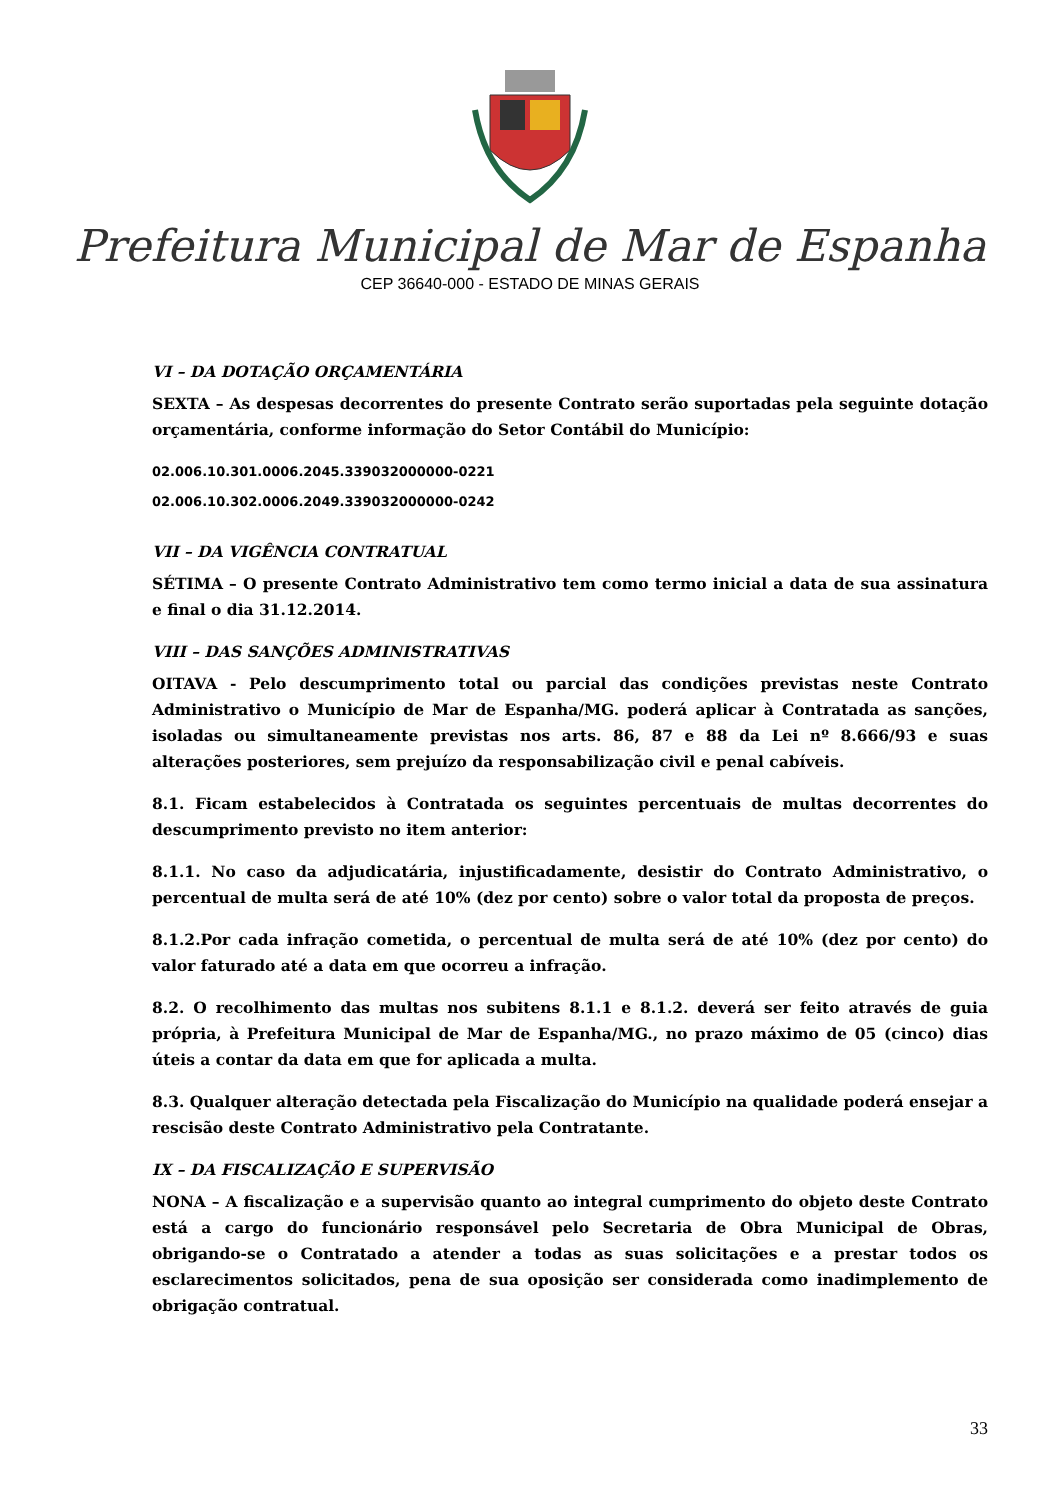Prefeitura Municipal de Mar de Espanha
CEP 36640-000 - ESTADO DE MINAS GERAIS
VI – DA DOTAÇÃO ORÇAMENTÁRIA
SEXTA – As despesas decorrentes do presente Contrato serão suportadas pela seguinte dotação orçamentária, conforme informação do Setor Contábil do Município:
02.006.10.301.0006.2045.339032000000-0221
02.006.10.302.0006.2049.339032000000-0242
VII – DA VIGÊNCIA CONTRATUAL
SÉTIMA – O presente Contrato Administrativo tem como termo inicial a data de sua assinatura e final o dia 31.12.2014.
VIII – DAS SANÇÕES ADMINISTRATIVAS
OITAVA - Pelo descumprimento total ou parcial das condições previstas neste Contrato Administrativo o Município de Mar de Espanha/MG. poderá aplicar à Contratada as sanções, isoladas ou simultaneamente previstas nos arts. 86, 87 e 88 da Lei nº 8.666/93 e suas alterações posteriores, sem prejuízo da responsabilização civil e penal cabíveis.
8.1. Ficam estabelecidos à Contratada os seguintes percentuais de multas decorrentes do descumprimento previsto no item anterior:
8.1.1. No caso da adjudicatária, injustificadamente, desistir do Contrato Administrativo, o percentual de multa será de até 10% (dez por cento) sobre o valor total da proposta de preços.
8.1.2.Por cada infração cometida, o percentual de multa será de até 10% (dez por cento) do valor faturado até a data em que ocorreu a infração.
8.2. O recolhimento das multas nos subitens 8.1.1 e 8.1.2. deverá ser feito através de guia própria, à Prefeitura Municipal de Mar de Espanha/MG., no prazo máximo de 05 (cinco) dias úteis a contar da data em que for aplicada a multa.
8.3. Qualquer alteração detectada pela Fiscalização do Município na qualidade poderá ensejar a rescisão deste Contrato Administrativo pela Contratante.
IX – DA FISCALIZAÇÃO E SUPERVISÃO
NONA – A fiscalização e a supervisão quanto ao integral cumprimento do objeto deste Contrato está a cargo do funcionário responsável pelo Secretaria de Obra Municipal de Obras, obrigando-se o Contratado a atender a todas as suas solicitações e a prestar todos os esclarecimentos solicitados, pena de sua oposição ser considerada como inadimplemento de obrigação contratual.
33